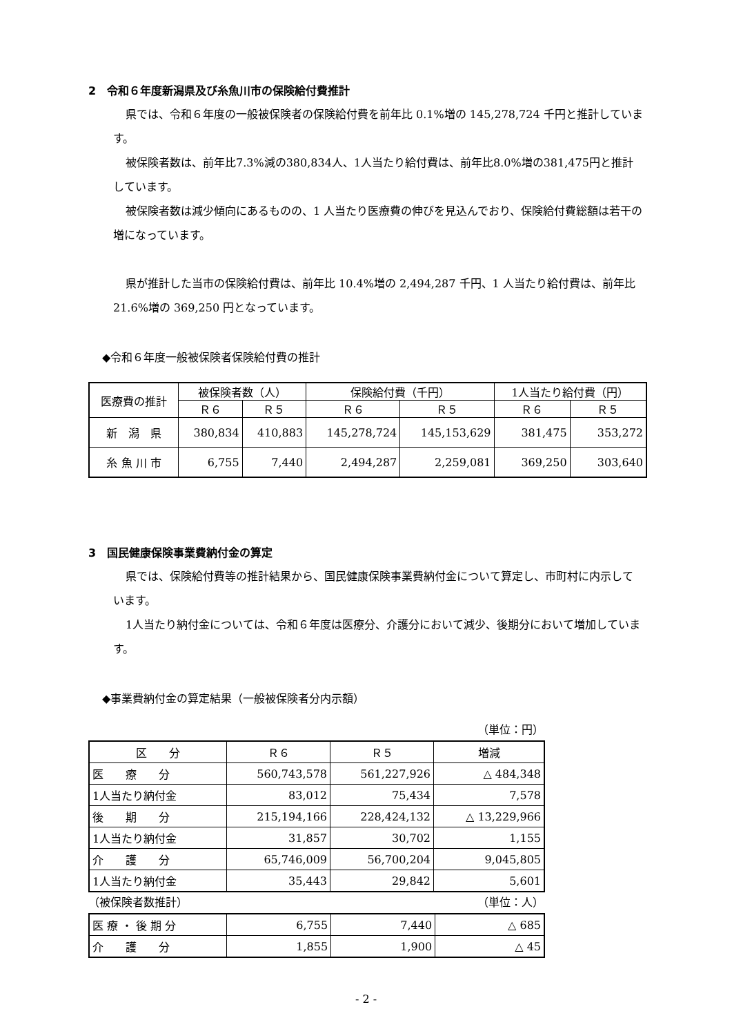2　令和６年度新潟県及び糸魚川市の保険給付費推計
県では、令和６年度の一般被保険者の保険給付費を前年比 0.1%増の 145,278,724 千円と推計しています。
被保険者数は、前年比7.3%減の380,834人、1人当たり給付費は、前年比8.0%増の381,475円と推計しています。
被保険者数は減少傾向にあるものの、1 人当たり医療費の伸びを見込んでおり、保険給付費総額は若干の増になっています。
県が推計した当市の保険給付費は、前年比 10.4%増の 2,494,287 千円、1 人当たり給付費は、前年比 21.6%増の 369,250 円となっています。
◆令和６年度一般被保険者保険給付費の推計
| 医療費の推計 | 被保険者数（人） | | 保険給付費（千円） | | 1人当たり給付費（円） | |
| --- | --- | --- | --- | --- | --- | --- |
| | Ｒ６ | Ｒ５ | Ｒ６ | Ｒ５ | Ｒ６ | Ｒ５ |
| 新 潟 県 | 380,834 | 410,883 | 145,278,724 | 145,153,629 | 381,475 | 353,272 |
| 糸 魚 川 市 | 6,755 | 7,440 | 2,494,287 | 2,259,081 | 369,250 | 303,640 |
3　国民健康保険事業費納付金の算定
県では、保険給付費等の推計結果から、国民健康保険事業費納付金について算定し、市町村に内示しています。
1人当たり納付金については、令和６年度は医療分、介護分において減少、後期分において増加しています。
◆事業費納付金の算定結果（一般被保険者分内示額）
（単位：円）
| 区 分 | Ｒ６ | Ｒ５ | 増減 |
| --- | --- | --- | --- |
| 医 療 分 | 560,743,578 | 561,227,926 | △ 484,348 |
| 1人当たり納付金 | 83,012 | 75,434 | 7,578 |
| 後 期 分 | 215,194,166 | 228,424,132 | △ 13,229,966 |
| 1人当たり納付金 | 31,857 | 30,702 | 1,155 |
| 介 護 分 | 65,746,009 | 56,700,204 | 9,045,805 |
| 1人当たり納付金 | 35,443 | 29,842 | 5,601 |
（被保険者数推計） （単位：人）
| 医 療 ・ 後 期 分 | 6,755 | 7,440 | △ 685 |
| 介 護 分 | 1,855 | 1,900 | △ 45 |
- 2 -